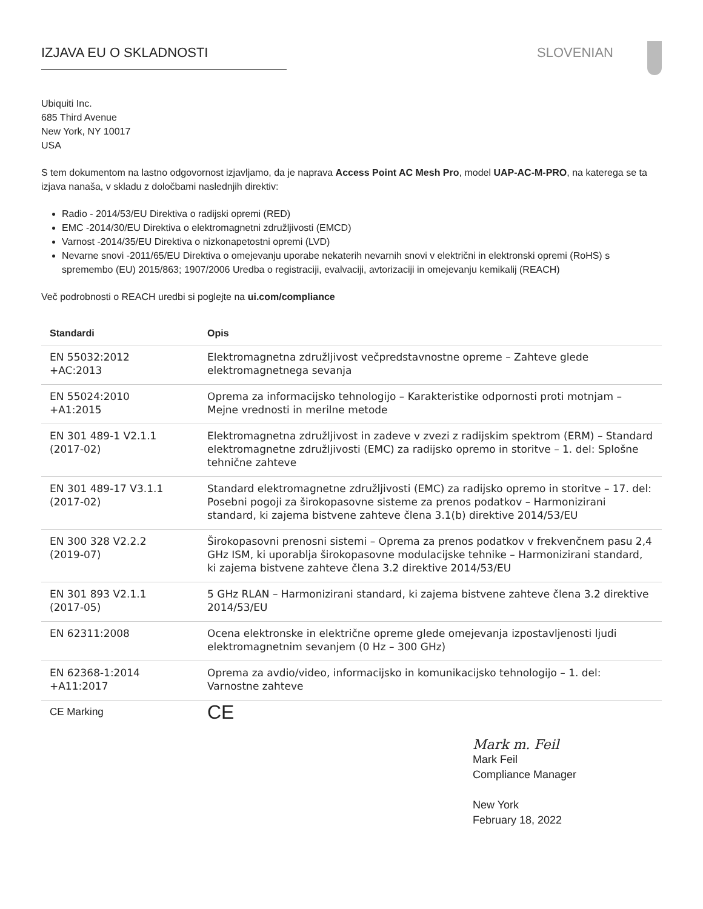IZJAVA EU O SKLADNOSTI SLOVENIAN
Ubiquiti Inc.
685 Third Avenue
New York, NY 10017
USA
S tem dokumentom na lastno odgovornost izjavljamo, da je naprava Access Point AC Mesh Pro, model UAP-AC-M-PRO, na katerega se ta izjava nanaša, v skladu z določbami naslednjih direktiv:
Radio - 2014/53/EU Direktiva o radijski opremi (RED)
EMC -2014/30/EU Direktiva o elektromagnetni združljivosti (EMCD)
Varnost -2014/35/EU Direktiva o nizkonapetostni opremi (LVD)
Nevarne snovi -2011/65/EU Direktiva o omejevanju uporabe nekaterih nevarnih snovi v električni in elektronski opremi (RoHS) s spremembo (EU) 2015/863; 1907/2006 Uredba o registraciji, evalvaciji, avtorizaciji in omejevanju kemikalij (REACH)
Več podrobnosti o REACH uredbi si poglejte na ui.com/compliance
| Standardi | Opis |
| --- | --- |
| EN 55032:2012 +AC:2013 | Elektromagnetna združljivost večpredstavnostne opreme – Zahteve glede elektromagnetnega sevanja |
| EN 55024:2010 +A1:2015 | Oprema za informacijsko tehnologijo – Karakteristike odpornosti proti motnjam – Mejne vrednosti in merilne metode |
| EN 301 489-1 V2.1.1 (2017-02) | Elektromagnetna združljivost in zadeve v zvezi z radijskim spektrom (ERM) – Standard elektromagnetne združljivosti (EMC) za radijsko opremo in storitve – 1. del: Splošne tehnične zahteve |
| EN 301 489-17 V3.1.1 (2017-02) | Standard elektromagnetne združljivosti (EMC) za radijsko opremo in storitve – 17. del: Posebni pogoji za širokopasovne sisteme za prenos podatkov – Harmonizirani standard, ki zajema bistvene zahteve člena 3.1(b) direktive 2014/53/EU |
| EN 300 328 V2.2.2 (2019-07) | Širokopasovni prenosni sistemi – Oprema za prenos podatkov v frekvenčnem pasu 2,4 GHz ISM, ki uporablja širokopasovne modulacijske tehnike – Harmonizirani standard, ki zajema bistvene zahteve člena 3.2 direktive 2014/53/EU |
| EN 301 893 V2.1.1 (2017-05) | 5 GHz RLAN – Harmonizirani standard, ki zajema bistvene zahteve člena 3.2 direktive 2014/53/EU |
| EN 62311:2008 | Ocena elektronske in električne opreme glede omejevanja izpostavljenosti ljudi elektromagnetnim sevanjem (0 Hz – 300 GHz) |
| EN 62368-1:2014 +A11:2017 | Oprema za avdio/video, informacijsko in komunikacijsko tehnologijo – 1. del: Varnostne zahteve |
| CE Marking | CE |
Mark m. Feil
Mark Feil
Compliance Manager
New York
February 18, 2022